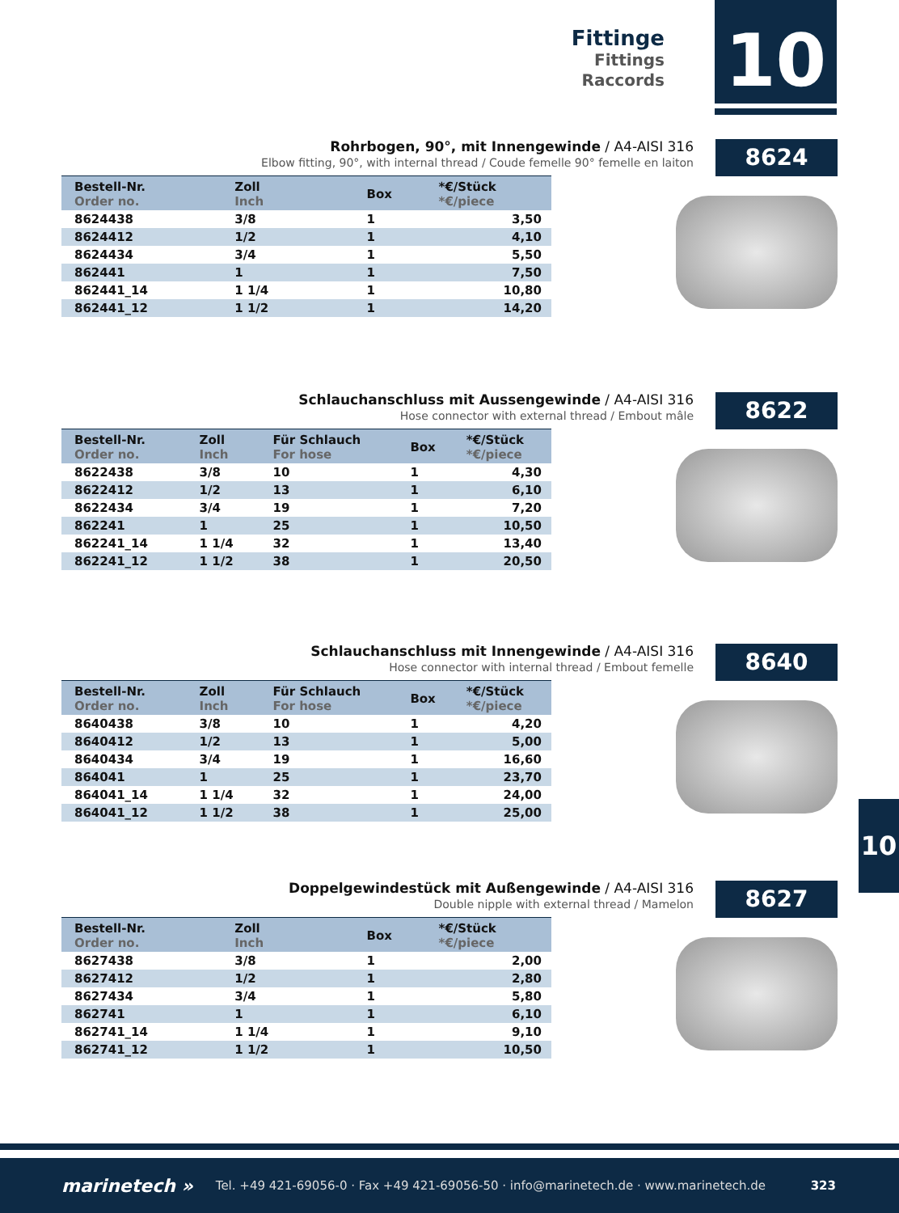Fittinge
Fittings
Raccords
10
Rohrbogen, 90°, mit Innengewinde / A4-AISI 316
Elbow fitting, 90°, with internal thread / Coude femelle 90° femelle en laiton
8624
| Bestell-Nr. Order no. | Zoll Inch | | Box | *€/Stück *€/piece |
| --- | --- | --- | --- | --- |
| 8624438 | 3/8 | | 1 | 3,50 |
| 8624412 | 1/2 | | 1 | 4,10 |
| 8624434 | 3/4 | | 1 | 5,50 |
| 862441 | 1 | | 1 | 7,50 |
| 862441_14 | 1 1/4 | | 1 | 10,80 |
| 862441_12 | 1 1/2 | | 1 | 14,20 |
Schlauchanschluss mit Aussengewinde / A4-AISI 316
Hose connector with external thread / Embout mâle
8622
| Bestell-Nr. Order no. | Zoll Inch | Für Schlauch For hose | Box | *€/Stück *€/piece |
| --- | --- | --- | --- | --- |
| 8622438 | 3/8 | 10 | 1 | 4,30 |
| 8622412 | 1/2 | 13 | 1 | 6,10 |
| 8622434 | 3/4 | 19 | 1 | 7,20 |
| 862241 | 1 | 25 | 1 | 10,50 |
| 862241_14 | 1 1/4 | 32 | 1 | 13,40 |
| 862241_12 | 1 1/2 | 38 | 1 | 20,50 |
Schlauchanschluss mit Innengewinde / A4-AISI 316
Hose connector with internal thread / Embout femelle
8640
| Bestell-Nr. Order no. | Zoll Inch | Für Schlauch For hose | Box | *€/Stück *€/piece |
| --- | --- | --- | --- | --- |
| 8640438 | 3/8 | 10 | 1 | 4,20 |
| 8640412 | 1/2 | 13 | 1 | 5,00 |
| 8640434 | 3/4 | 19 | 1 | 16,60 |
| 864041 | 1 | 25 | 1 | 23,70 |
| 864041_14 | 1 1/4 | 32 | 1 | 24,00 |
| 864041_12 | 1 1/2 | 38 | 1 | 25,00 |
Doppelgewindestück mit Außengewinde / A4-AISI 316
Double nipple with external thread / Mamelon
8627
| Bestell-Nr. Order no. | Zoll Inch | | Box | *€/Stück *€/piece |
| --- | --- | --- | --- | --- |
| 8627438 | 3/8 | | 1 | 2,00 |
| 8627412 | 1/2 | | 1 | 2,80 |
| 8627434 | 3/4 | | 1 | 5,80 |
| 862741 | 1 | | 1 | 6,10 |
| 862741_14 | 1 1/4 | | 1 | 9,10 |
| 862741_12 | 1 1/2 | | 1 | 10,50 |
10
marinetech » Tel. +49 421-69056-0 · Fax +49 421-69056-50 · info@marinetech.de · www.marinetech.de 323